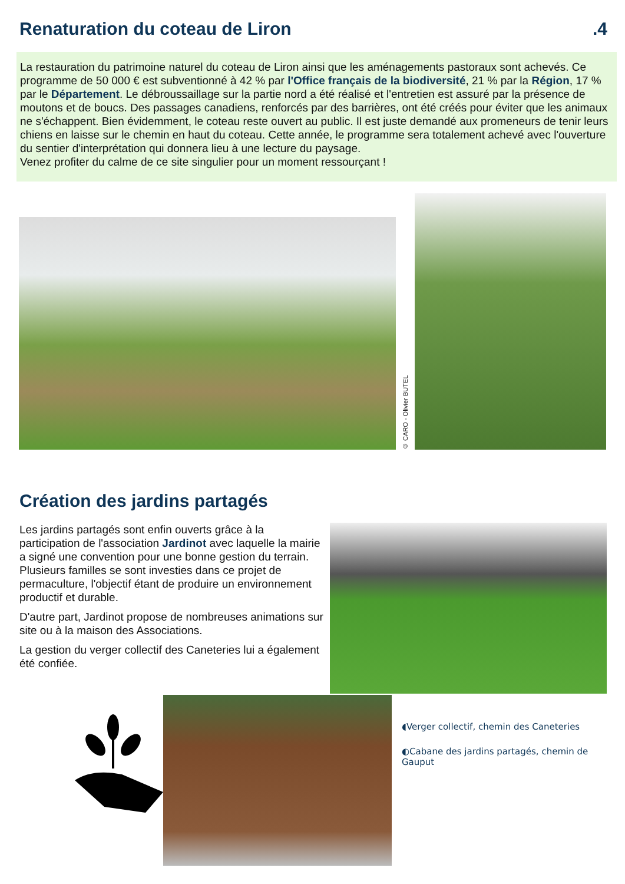Renaturation du coteau de Liron
.4
La restauration du patrimoine naturel du coteau de Liron ainsi que les aménagements pastoraux sont achevés. Ce programme de 50 000 € est subventionné à 42 % par l'Office français de la biodiversité, 21 % par la Région, 17 % par le Département. Le débroussaillage sur la partie nord a été réalisé et l'entretien est assuré par la présence de moutons et de boucs. Des passages canadiens, renforcés par des barrières, ont été créés pour éviter que les animaux ne s'échappent. Bien évidemment, le coteau reste ouvert au public. Il est juste demandé aux promeneurs de tenir leurs chiens en laisse sur le chemin en haut du coteau. Cette année, le programme sera totalement achevé avec l'ouverture du sentier d'interprétation qui donnera lieu à une lecture du paysage.
Venez profiter du calme de ce site singulier pour un moment ressourçant !
© CARO - Olivier BUTEL
Création des jardins partagés
Les jardins partagés sont enfin ouverts grâce à la participation de l'association Jardinot avec laquelle la mairie a signé une convention pour une bonne gestion du terrain. Plusieurs familles se sont investies dans ce projet de permaculture, l'objectif étant de produire un environnement productif et durable.
D'autre part, Jardinot propose de nombreuses animations sur site ou à la maison des Associations.
La gestion du verger collectif des Caneteries lui a également été confiée.
◖Verger collectif, chemin des Caneteries
◐Cabane des jardins partagés, chemin de Gauput